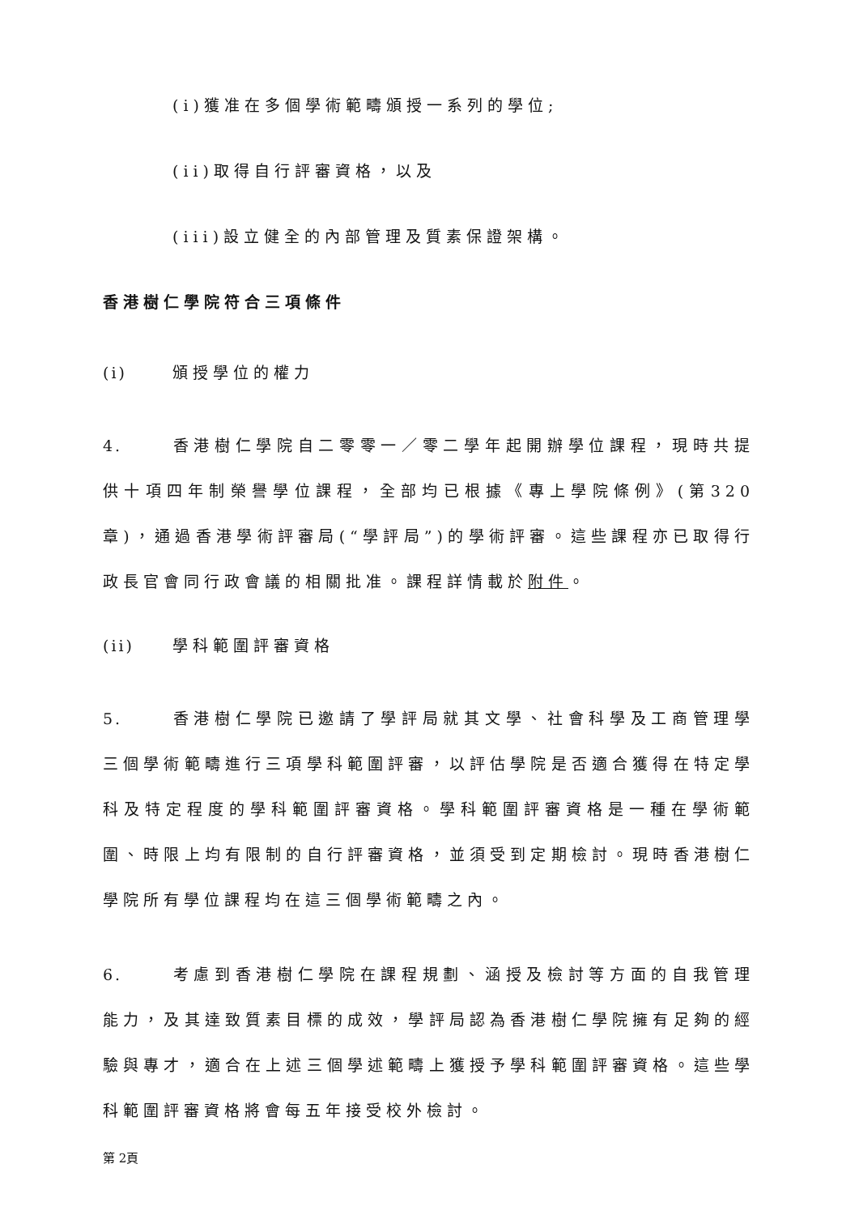(i)獲准在多個學術範疇頒授一系列的學位;
(ii)取得自行評審資格，以及
(iii)設立健全的內部管理及質素保證架構。
香港樹仁學院符合三項條件
(i) 頒授學位的權力
4. 香港樹仁學院自二零零一／零二學年起開辦學位課程，現時共提供十項四年制榮譽學位課程，全部均已根據《專上學院條例》(第320 章)，通過香港學術評審局(“學評局”)的學術評審。這些課程亦已取得行政長官會同行政會議的相關批准。課程詳情載於附件。
(ii) 學科範圍評審資格
5. 香港樹仁學院已邀請了學評局就其文學、社會科學及工商管理學三個學術範疇進行三項學科範圍評審，以評估學院是否適合獲得在特定學科及特定程度的學科範圍評審資格。學科範圍評審資格是一種在學術範圍、時限上均有限制的自行評審資格，並須受到定期檢討。現時香港樹仁學院所有學位課程均在這三個學術範疇之內。
6. 考慮到香港樹仁學院在課程規劃、涵授及檢討等方面的自我管理能力，及其達致質素目標的成效，學評局認為香港樹仁學院擁有足夠的經驗與專才，適合在上述三個學述範疇上獲授予學科範圍評審資格。這些學科範圍評審資格將會每五年接受校外檢討。
第 2頁